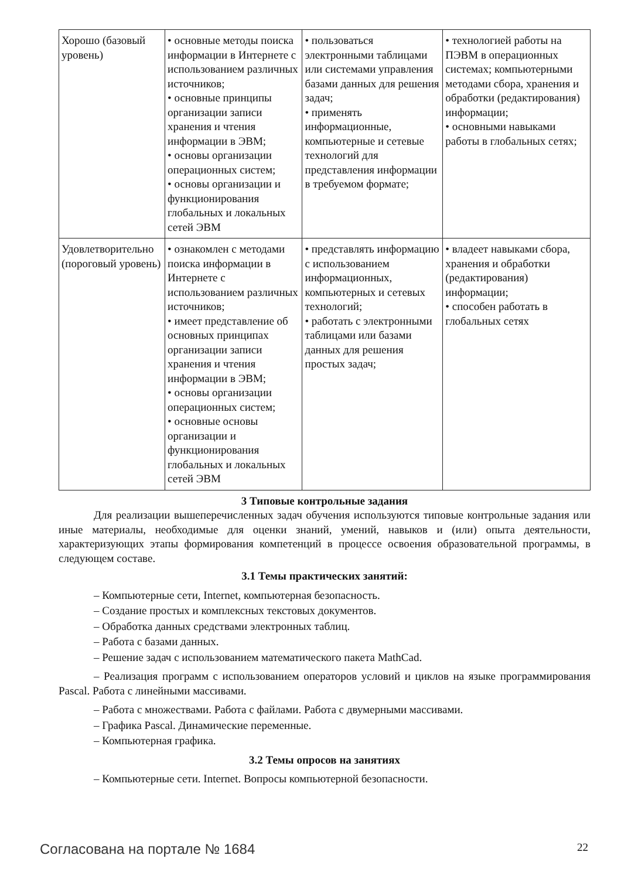| Хорошо (базовый уровень) | • основные методы поиска информации в Интернете с использованием различных источников; • основные принципы организации записи хранения и чтения информации в ЭВМ; • основы организации операционных систем; • основы организации и функционирования глобальных и локальных сетей ЭВМ | • пользоваться электронными таблицами или системами управления базами данных для решения задач; • применять информационные, компьютерные и сетевые технологий для представления информации в требуемом формате; | • технологией работы на ПЭВМ в операционных системах; компьютерными методами сбора, хранения и обработки (редактирования) информации; • основными навыками работы в глобальных сетях; |
| Удовлетворительно (пороговый уровень) | • ознакомлен с методами поиска информации в Интернете с использованием различных источников; • имеет представление об основных принципах организации записи хранения и чтения информации в ЭВМ; • основы организации операционных систем; • основные основы организации и функционирования глобальных и локальных сетей ЭВМ | • представлять информацию с использованием информационных, компьютерных и сетевых технологий; • работать с электронными таблицами или базами данных для решения простых задач; | • владеет навыками сбора, хранения и обработки (редактирования) информации; • способен работать в глобальных сетях |
3 Типовые контрольные задания
Для реализации вышеперечисленных задач обучения используются типовые контрольные задания или иные материалы, необходимые для оценки знаний, умений, навыков и (или) опыта деятельности, характеризующих этапы формирования компетенций в процессе освоения образовательной программы, в следующем составе.
3.1 Темы практических занятий:
– Компьютерные сети, Internet, компьютерная безопасность.
– Создание простых и комплексных текстовых документов.
– Обработка данных средствами электронных таблиц.
– Работа с базами данных.
– Решение задач с использованием математического пакета MathCad.
– Реализация программ с использованием операторов условий и циклов на языке программирования Pascal. Работа с линейными массивами.
– Работа с множествами. Работа с файлами. Работа с двумерными массивами.
– Графика Pascal. Динамические переменные.
– Компьютерная графика.
3.2 Темы опросов на занятиях
– Компьютерные сети. Internet. Вопросы компьютерной безопасности.
Согласована на портале № 1684 22